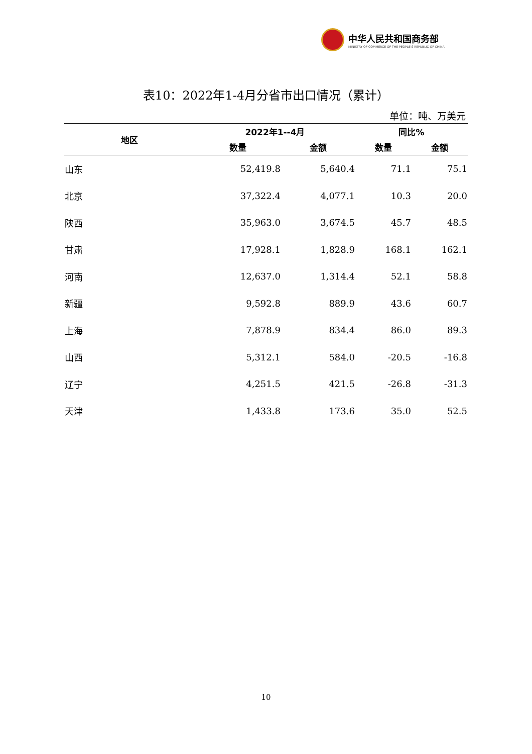中华人民共和国商务部
MINISTRY OF COMMERCE OF THE PEOPLE'S REPUBLIC OF CHINA
表10：2022年1-4月分省市出口情况（累计）
单位：吨、万美元
| 地区 | 2022年1--4月 | | 同比% | |
| --- | --- | --- | --- | --- |
| | 数量 | 金额 | 数量 | 金额 |
| 山东 | 52,419.8 | 5,640.4 | 71.1 | 75.1 |
| 北京 | 37,322.4 | 4,077.1 | 10.3 | 20.0 |
| 陕西 | 35,963.0 | 3,674.5 | 45.7 | 48.5 |
| 甘肃 | 17,928.1 | 1,828.9 | 168.1 | 162.1 |
| 河南 | 12,637.0 | 1,314.4 | 52.1 | 58.8 |
| 新疆 | 9,592.8 | 889.9 | 43.6 | 60.7 |
| 上海 | 7,878.9 | 834.4 | 86.0 | 89.3 |
| 山西 | 5,312.1 | 584.0 | -20.5 | -16.8 |
| 辽宁 | 4,251.5 | 421.5 | -26.8 | -31.3 |
| 天津 | 1,433.8 | 173.6 | 35.0 | 52.5 |
10